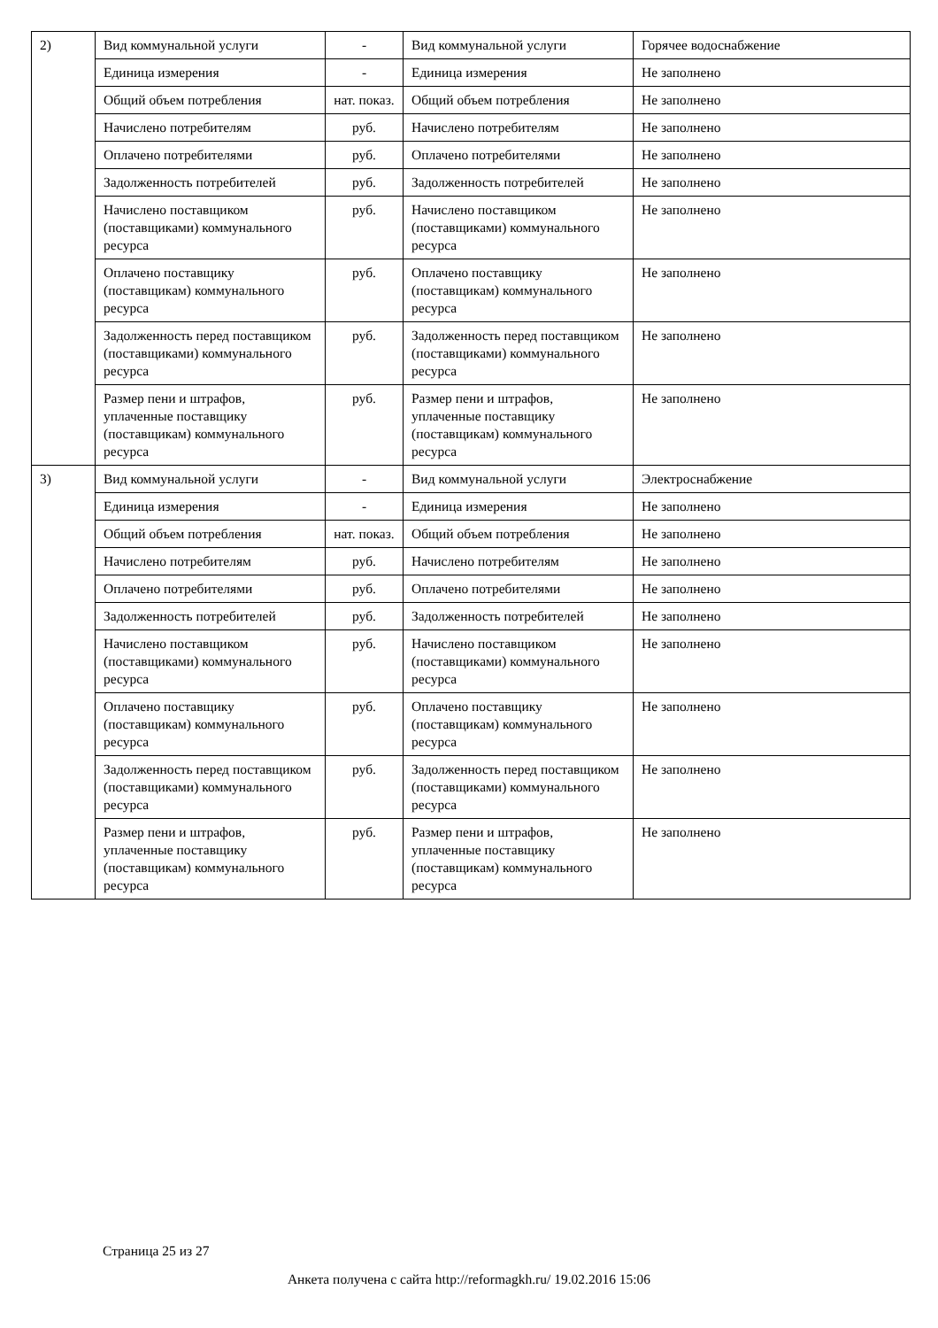| 2) | Вид коммунальной услуги | - | Вид коммунальной услуги | Горячее водоснабжение |
| | Единица измерения | - | Единица измерения | Не заполнено |
| | Общий объем потребления | нат. показ. | Общий объем потребления | Не заполнено |
| | Начислено потребителям | руб. | Начислено потребителям | Не заполнено |
| | Оплачено потребителями | руб. | Оплачено потребителями | Не заполнено |
| | Задолженность потребителей | руб. | Задолженность потребителей | Не заполнено |
| | Начислено поставщиком (поставщиками) коммунального ресурса | руб. | Начислено поставщиком (поставщиками) коммунального ресурса | Не заполнено |
| | Оплачено поставщику (поставщикам) коммунального ресурса | руб. | Оплачено поставщику (поставщикам) коммунального ресурса | Не заполнено |
| | Задолженность перед поставщиком (поставщиками) коммунального ресурса | руб. | Задолженность перед поставщиком (поставщиками) коммунального ресурса | Не заполнено |
| | Размер пени и штрафов, уплаченные поставщику (поставщикам) коммунального ресурса | руб. | Размер пени и штрафов, уплаченные поставщику (поставщикам) коммунального ресурса | Не заполнено |
| 3) | Вид коммунальной услуги | - | Вид коммунальной услуги | Электроснабжение |
| | Единица измерения | - | Единица измерения | Не заполнено |
| | Общий объем потребления | нат. показ. | Общий объем потребления | Не заполнено |
| | Начислено потребителям | руб. | Начислено потребителям | Не заполнено |
| | Оплачено потребителями | руб. | Оплачено потребителями | Не заполнено |
| | Задолженность потребителей | руб. | Задолженность потребителей | Не заполнено |
| | Начислено поставщиком (поставщиками) коммунального ресурса | руб. | Начислено поставщиком (поставщиками) коммунального ресурса | Не заполнено |
| | Оплачено поставщику (поставщикам) коммунального ресурса | руб. | Оплачено поставщику (поставщикам) коммунального ресурса | Не заполнено |
| | Задолженность перед поставщиком (поставщиками) коммунального ресурса | руб. | Задолженность перед поставщиком (поставщиками) коммунального ресурса | Не заполнено |
| | Размер пени и штрафов, уплаченные поставщику (поставщикам) коммунального ресурса | руб. | Размер пени и штрафов, уплаченные поставщику (поставщикам) коммунального ресурса | Не заполнено |
Страница 25 из 27
Анкета получена с сайта http://reformagkh.ru/ 19.02.2016 15:06